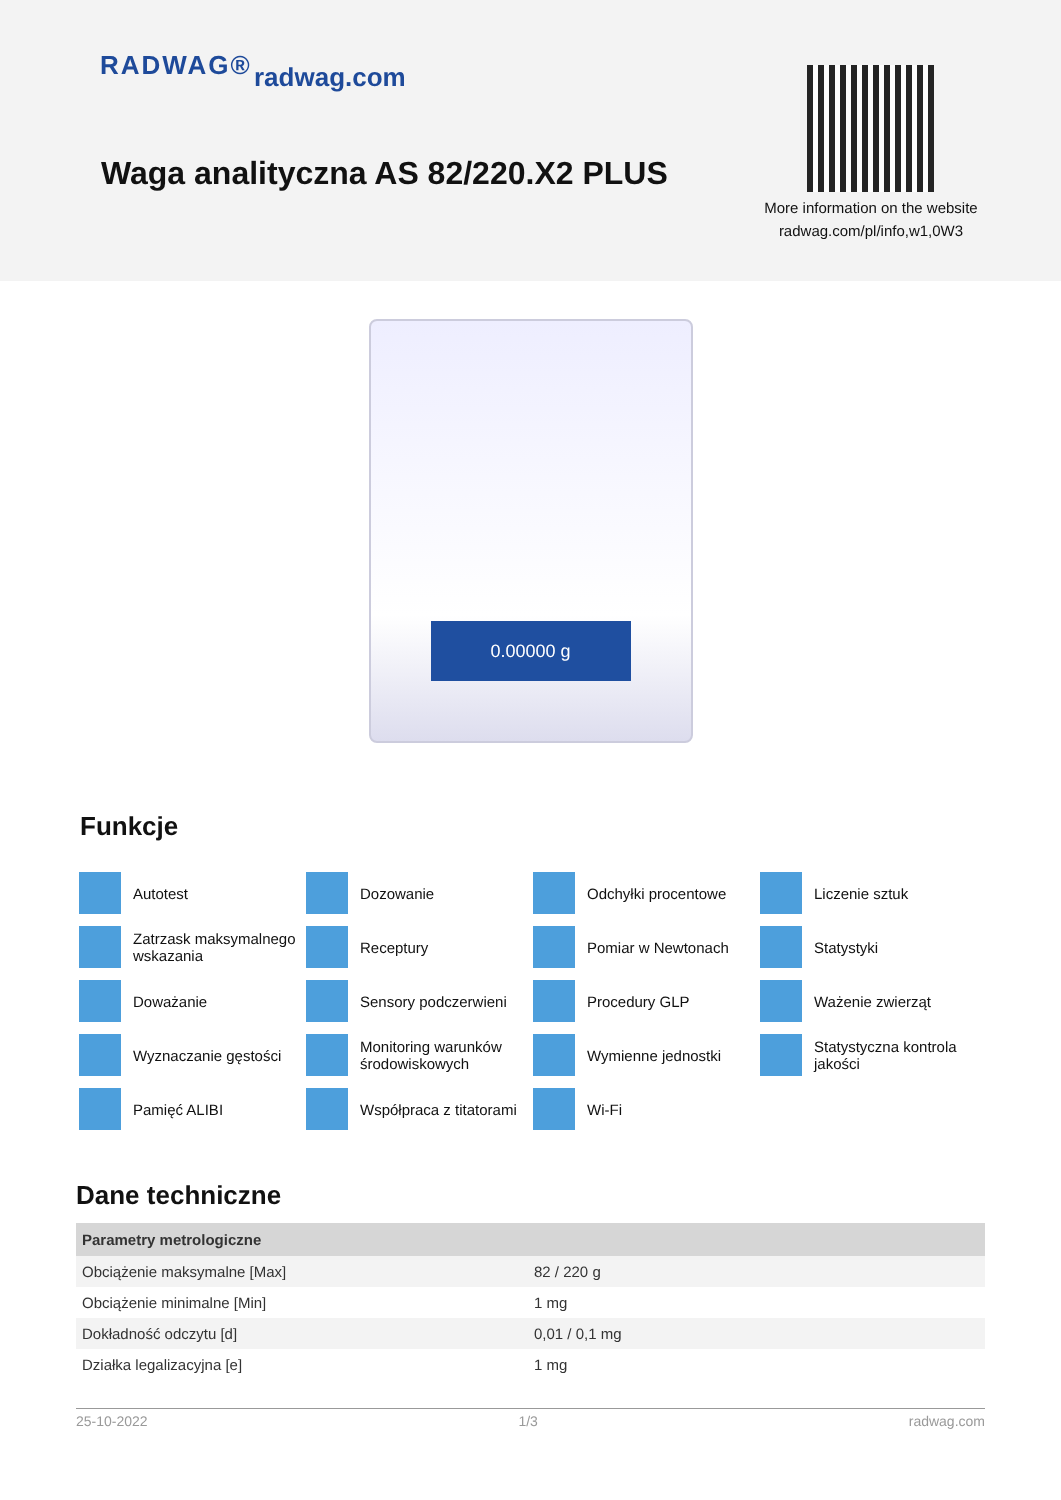RADWAG® radwag.com
Waga analityczna AS 82/220.X2 PLUS
More information on the website radwag.com/pl/info,w1,0W3
0.00000 g
Funkcje
Autotest
Dozowanie
Odchyłki procentowe
Liczenie sztuk
Zatrzask maksymalnego wskazania
Receptury
Pomiar w Newtonach
Statystyki
Doważanie
Sensory podczerwieni
Procedury GLP
Ważenie zwierząt
Wyznaczanie gęstości
Monitoring warunków środowiskowych
Wymienne jednostki
Statystyczna kontrola jakości
Pamięć ALIBI
Współpraca z titatorami
Wi-Fi
Dane techniczne
| Parametry metrologiczne | |
| --- | --- |
| Obciążenie maksymalne [Max] | 82 / 220 g |
| Obciążenie minimalne [Min] | 1 mg |
| Dokładność odczytu [d] | 0,01 / 0,1 mg |
| Działka legalizacyjna [e] | 1 mg |
25-10-2022 1/3 radwag.com